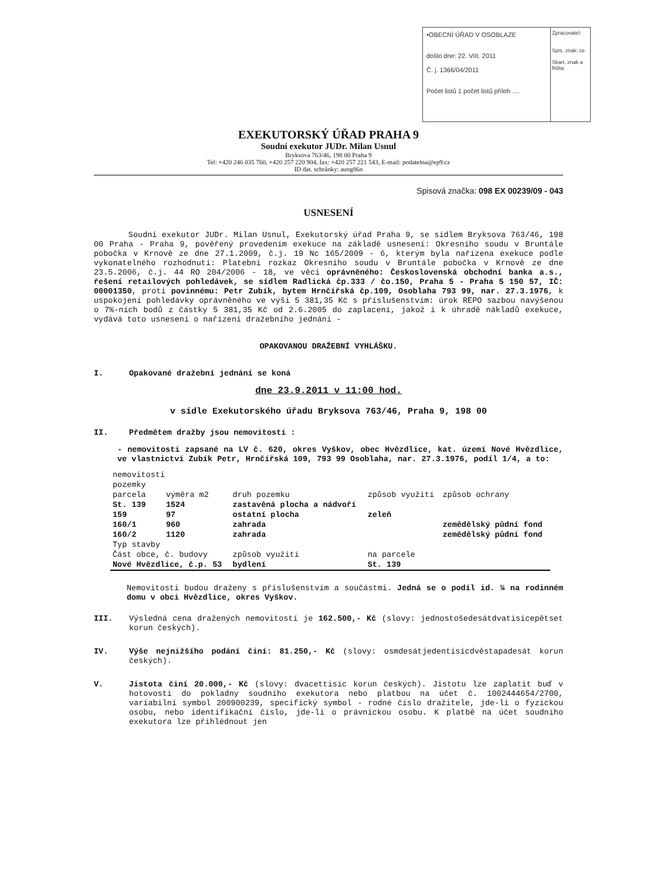•OBECNÍ ÚŘAD V OSOBLAZE
došlo dne: 22. VIII. 2011
Č. j. 1366/04/2011
Počet listů 1 počet listů příloh ....
Zpracovatel:
Spis. znak: ce
Skart. znak a lhůta:
EXEKUTORSKÝ ÚŘAD PRAHA 9
Soudní exekutor JUDr. Milan Usnul
Bryksova 763/46, 198 00 Praha 9
Tel: +420 246 035 760, +420 257 220 904, fax: +420 257 221 543, E-mail: podatelna@ep9.cz
ID dat. schránky: aung86n
Spisová značka: 098 EX 00239/09 - 043
USNESENÍ
Soudní exekutor JUDr. Milan Usnul, Exekutorský úřad Praha 9, se sídlem Bryksova 763/46, 198 00 Praha - Praha 9, pověřený provedením exekuce na základě usnesení: Okresního soudu v Bruntále pobočka v Krnově ze dne 27.1.2009, č.j. 19 Nc 165/2009 - 6, kterým byla nařízena exekuce podle vykonatelného rozhodnutí: Platební rozkaz Okresního soudu v Bruntále pobočka v Krnově ze dne 23.5.2006, č.j. 44 RO 204/2006 - 18, ve věci oprávněného: Československá obchodní banka a.s., řešení retailových pohledávek, se sídlem Radlická čp.333 / čo.150, Praha 5 - Praha 5 150 57, IČ: 00001350, proti povinnému: Petr Zubík, bytem Hrnčířská čp.109, Osoblaha 793 99, nar. 27.3.1976, k uspokojení pohledávky oprávněného ve výši 5 381,35 Kč s příslušenstvím: úrok REPO sazbou navýšenou o 7%-ních bodů z částky 5 381,35 Kč od 2.6.2005 do zaplacení, jakož i k úhradě nákladů exekuce, vydává toto usnesení o nařízení dražebního jednání -
OPAKOVANOU DRAŽEBNÍ VYHLÁŠKU.
I. Opakované dražební jednání se koná
dne 23.9.2011 v 11:00 hod.
v sídle Exekutorského úřadu Bryksova 763/46, Praha 9, 198 00
II. Předmětem dražby jsou nemovitosti :
- nemovitosti zapsané na LV č. 620, okres Vyškov, obec Hvězdlice, kat. území Nové Hvězdlice, ve vlastnictví Zubík Petr, Hrnčířská 109, 793 99 Osoblaha, nar. 27.3.1976, podíl 1/4, a to:
| nemovitosti | | | | |
| pozemky | | | | |
| parcela | výměra m2 | druh pozemku | způsob využití | způsob ochrany |
| St. 139 | 1524 | zastavěná plocha a nádvoří | | |
| 159 | 97 | ostatní plocha | zeleň | |
| 160/1 | 960 | zahrada | | zemědělský půdní fond |
| 160/2 | 1120 | zahrada | | zemědělský půdní fond |
| Typ stavby | | | | |
| Část obce, č. budovy | | způsob využití | na parcele | |
| Nové Hvězdlice, č.p. 53 | | bydlení | St. 139 | |
Nemovitosti budou draženy s příslušenstvím a součástmi. Jedná se o podíl id. ¼ na rodinném domu v obci Hvězdlice, okres Vyškov.
III.
Výsledná cena dražených nemovitostí je 162.500,- Kč (slovy: jednostošedesátdvatisícepětset korun českých).
IV.
Výše nejnižšího podání činí: 81.250,- Kč (slovy: osmdesátjedentisícdvěstapadesát korun českých).
V.
Jistota činí 20.000,- Kč (slovy: dvacettisíc korun českých). Jistotu lze zaplatit buď v hotovosti do pokladny soudního exekutora nebo platbou na účet č. 1002444654/2700, variabilní symbol 200900239, specifický symbol - rodné číslo dražitele, jde-li o fyzickou osobu, nebo identifikační číslo, jde-li o právnickou osobu. K platbě na účet soudního exekutora lze přihlédnout jen